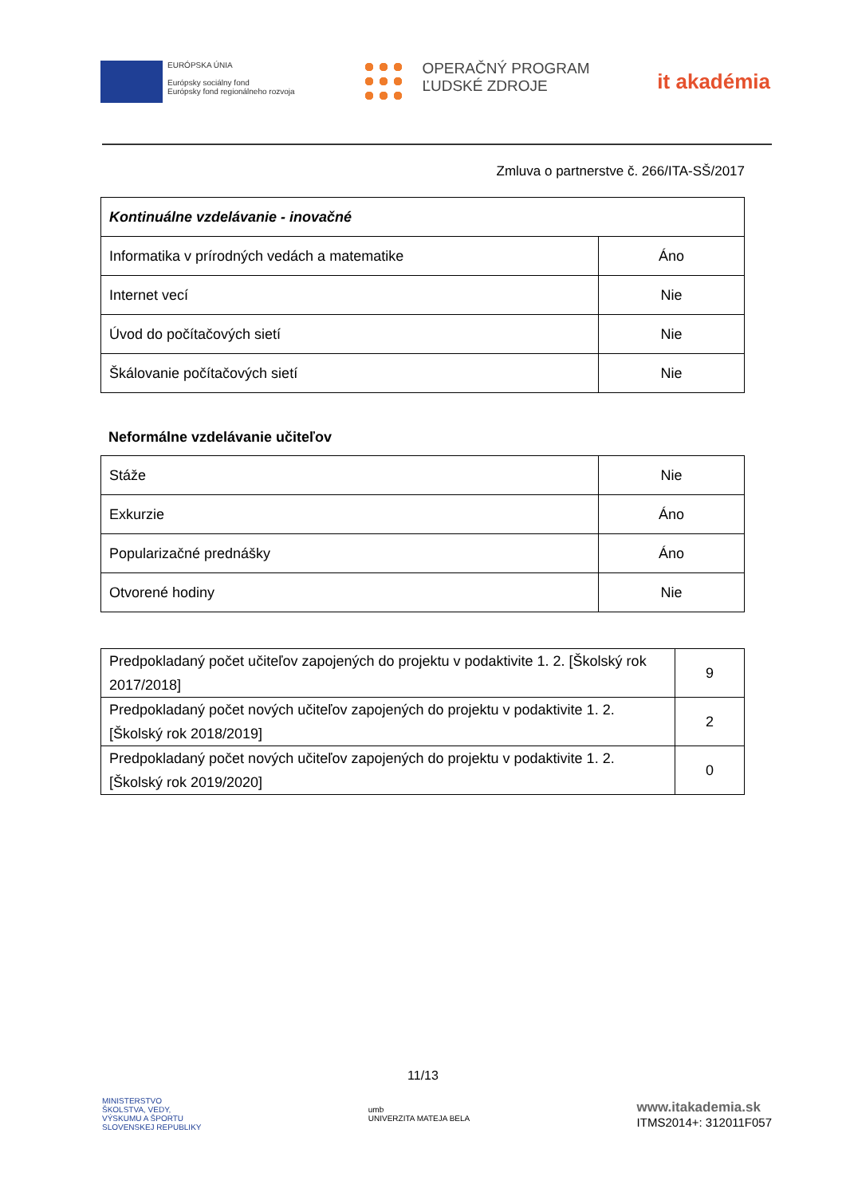EURÓPSKA ÚNIA
Európsky sociálny fond
Európsky fond regionálneho rozvoja
OPERAČNÝ PROGRAM
ĽUDSKÉ ZDROJE
it akadémia
Zmluva o partnerstve č. 266/ITA-SŠ/2017
| Kontinuálne vzdelávanie - inovačné | |
| Informatika v prírodných vedách a matematike | Áno |
| Internet vecí | Nie |
| Úvod do počítačových sietí | Nie |
| Škálovanie počítačových sietí | Nie |
Neformálne vzdelávanie učiteľov
| Stáže | Nie |
| Exkurzie | Áno |
| Popularizačné prednášky | Áno |
| Otvorené hodiny | Nie |
| Predpokladaný počet učiteľov zapojených do projektu v podaktivite 1. 2. [Školský rok 2017/2018] | 9 |
| Predpokladaný počet nových učiteľov zapojených do projektu v podaktivite 1. 2. [Školský rok 2018/2019] | 2 |
| Predpokladaný počet nových učiteľov zapojených do projektu v podaktivite 1. 2. [Školský rok 2019/2020] | 0 |
11/13
MINISTERSTVO
ŠKOLSTVA, VEDY,
VÝSKUMU A ŠPORTU
SLOVENSKEJ REPUBLIKY
umb
UNIVERZITA MATEJA BELA
www.itakademia.sk
ITMS2014+: 312011F057